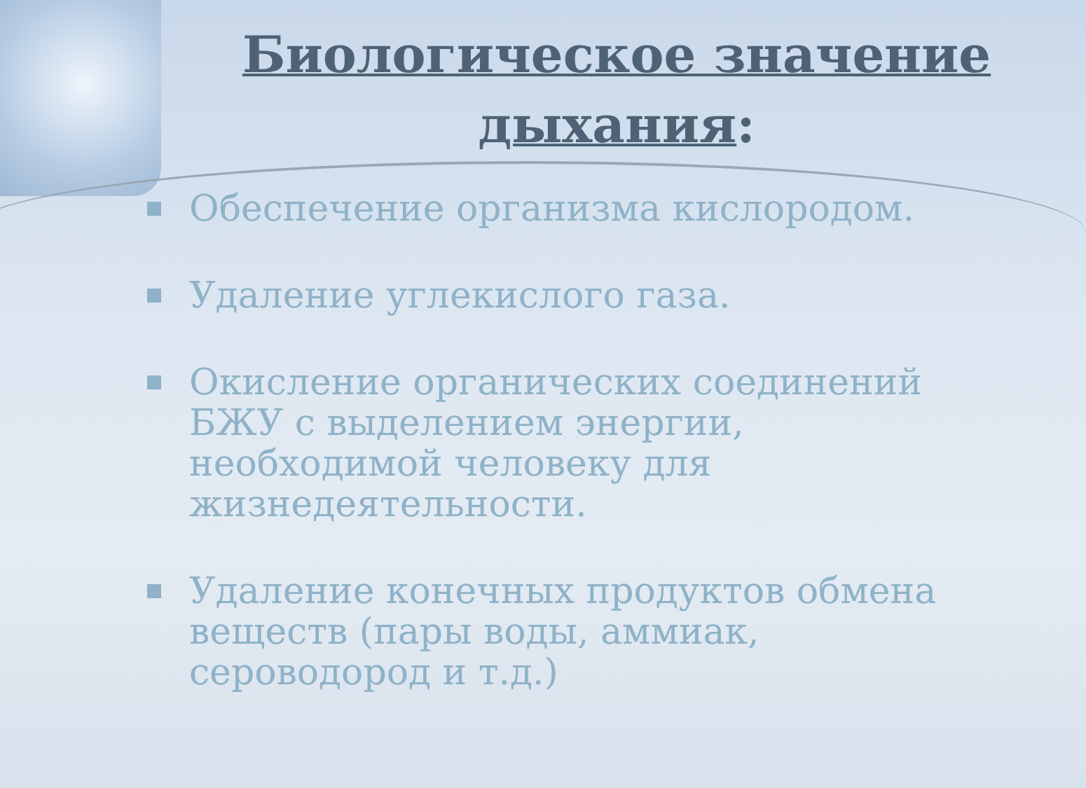Биологическое значение дыхания:
Обеспечение организма кислородом.
Удаление углекислого газа.
Окисление органических соединений БЖУ с выделением энергии, необходимой человеку для жизнедеятельности.
Удаление конечных продуктов обмена веществ (пары воды, аммиак, сероводород и т.д.)